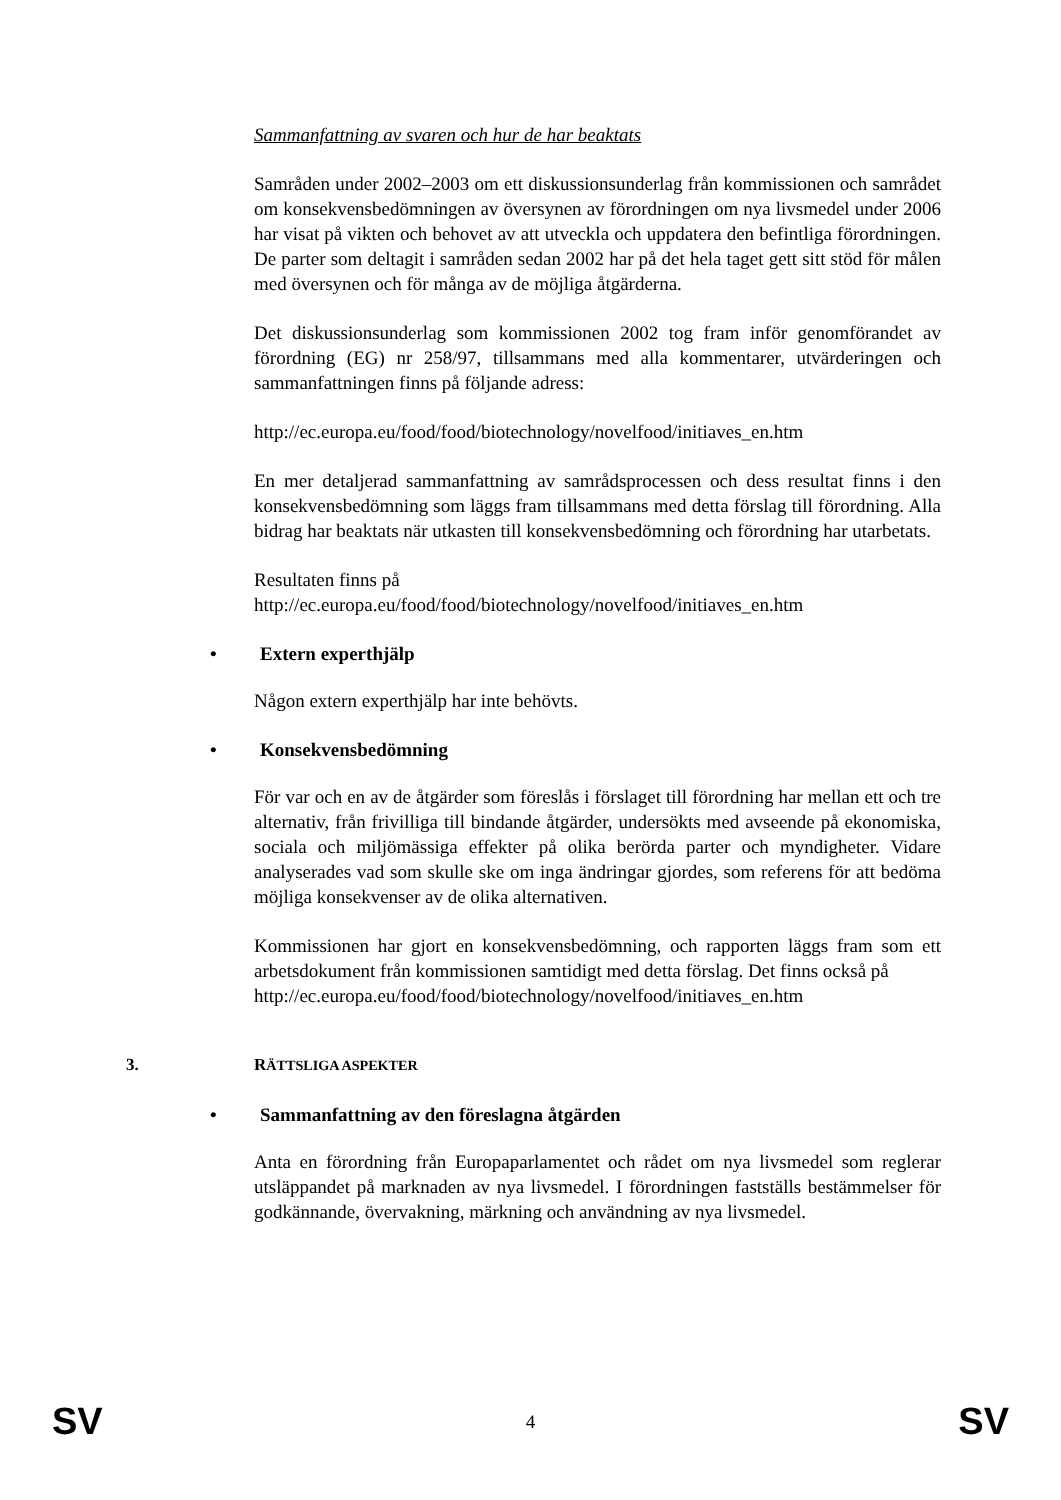Sammanfattning av svaren och hur de har beaktats
Samråden under 2002–2003 om ett diskussionsunderlag från kommissionen och samrådet om konsekvensbedömningen av översynen av förordningen om nya livsmedel under 2006 har visat på vikten och behovet av att utveckla och uppdatera den befintliga förordningen. De parter som deltagit i samråden sedan 2002 har på det hela taget gett sitt stöd för målen med översynen och för många av de möjliga åtgärderna.
Det diskussionsunderlag som kommissionen 2002 tog fram inför genomförandet av förordning (EG) nr 258/97, tillsammans med alla kommentarer, utvärderingen och sammanfattningen finns på följande adress:
http://ec.europa.eu/food/food/biotechnology/novelfood/initiaves_en.htm
En mer detaljerad sammanfattning av samrådsprocessen och dess resultat finns i den konsekvensbedömning som läggs fram tillsammans med detta förslag till förordning. Alla bidrag har beaktats när utkasten till konsekvensbedömning och förordning har utarbetats.
Resultaten finns på
http://ec.europa.eu/food/food/biotechnology/novelfood/initiaves_en.htm
• Extern experthjälp
Någon extern experthjälp har inte behövts.
• Konsekvensbedömning
För var och en av de åtgärder som föreslås i förslaget till förordning har mellan ett och tre alternativ, från frivilliga till bindande åtgärder, undersökts med avseende på ekonomiska, sociala och miljömässiga effekter på olika berörda parter och myndigheter. Vidare analyserades vad som skulle ske om inga ändringar gjordes, som referens för att bedöma möjliga konsekvenser av de olika alternativen.
Kommissionen har gjort en konsekvensbedömning, och rapporten läggs fram som ett arbetsdokument från kommissionen samtidigt med detta förslag. Det finns också på
http://ec.europa.eu/food/food/biotechnology/novelfood/initiaves_en.htm
3. RÄTTSLIGA ASPEKTER
• Sammanfattning av den föreslagna åtgärden
Anta en förordning från Europaparlamentet och rådet om nya livsmedel som reglerar utsläppandet på marknaden av nya livsmedel. I förordningen fastställs bestämmelser för godkännande, övervakning, märkning och användning av nya livsmedel.
SV 4 SV